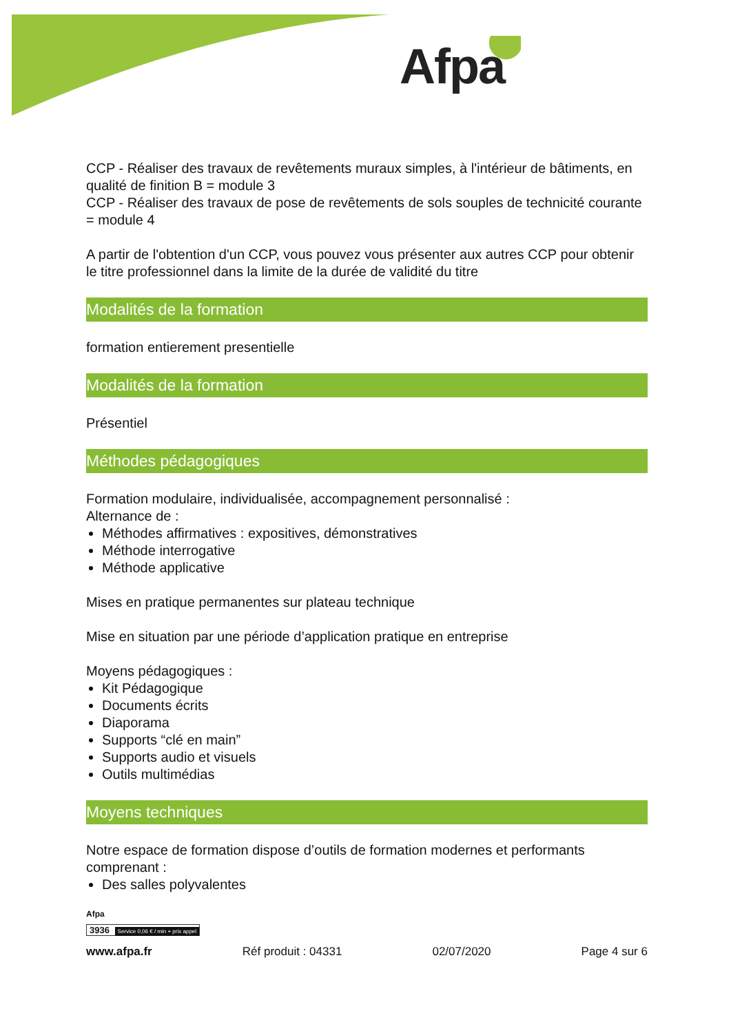Afpa
CCP - Réaliser des travaux de revêtements muraux simples, à l'intérieur de bâtiments, en qualité de finition B = module 3
CCP - Réaliser des travaux de pose de revêtements de sols souples de technicité courante = module 4
A partir de l'obtention d'un CCP, vous pouvez vous présenter aux autres CCP pour obtenir le titre professionnel dans la limite de la durée de validité du titre
Modalités de la formation
formation entierement presentielle
Modalités de la formation
Présentiel
Méthodes pédagogiques
Formation modulaire, individualisée, accompagnement personnalisé :
Alternance de :
Méthodes affirmatives : expositives, démonstratives
Méthode interrogative
Méthode applicative
Mises en pratique permanentes sur plateau technique
Mise en situation par une période d’application pratique en entreprise
Moyens pédagogiques :
Kit Pédagogique
Documents écrits
Diaporama
Supports “clé en main”
Supports audio et visuels
Outils multimédias
Moyens techniques
Notre espace de formation dispose d’outils de formation modernes et performants comprenant :
Des salles polyvalentes
Afpa
3936 Service 0,06 € / min + prix appel
www.afpa.fr Réf produit : 04331 02/07/2020 Page 4 sur 6